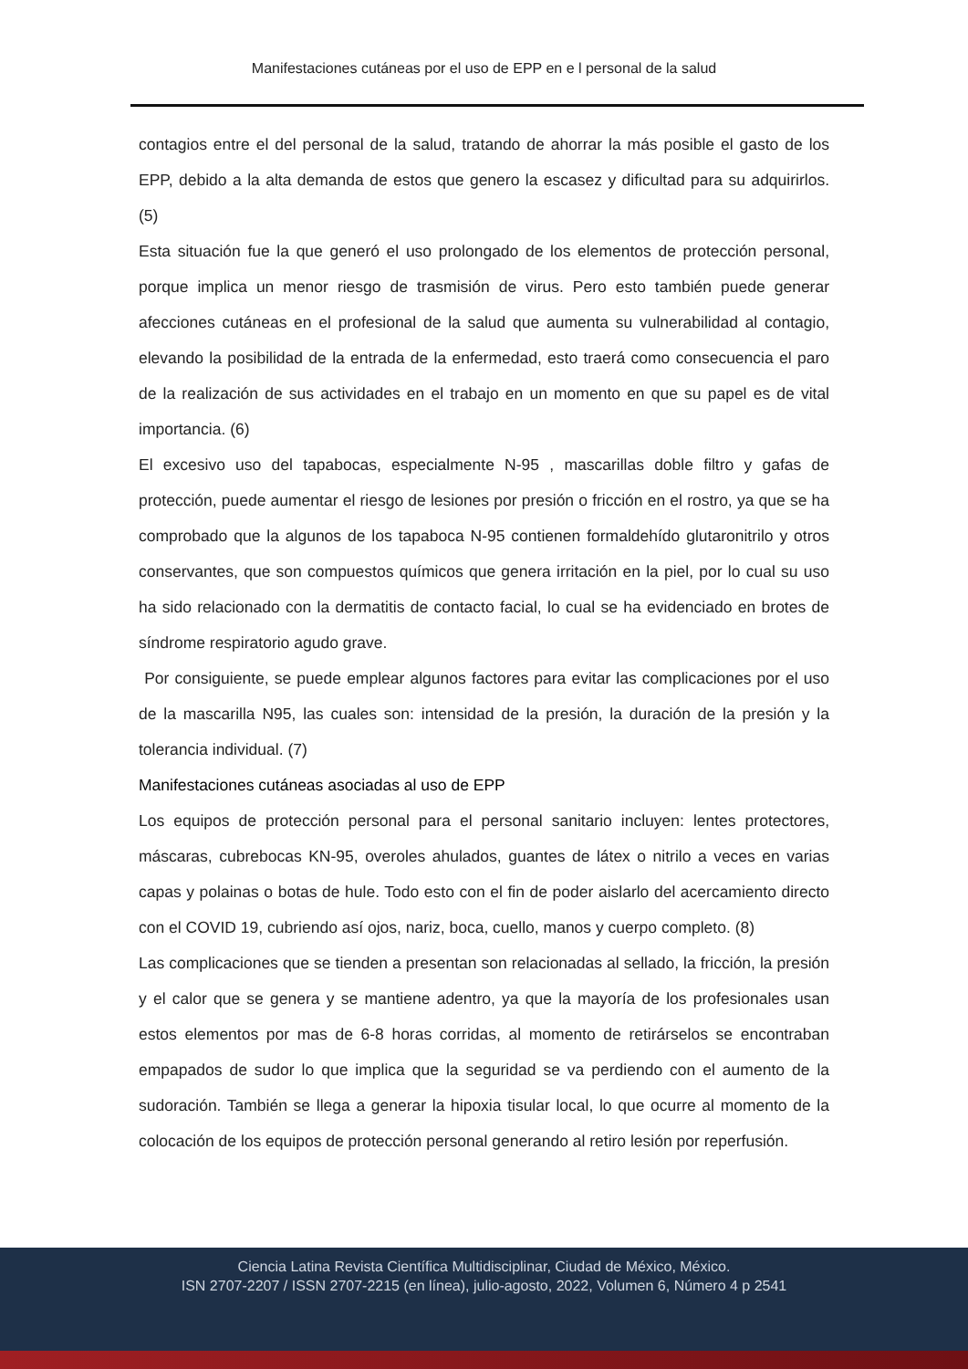Manifestaciones cutáneas por el uso de EPP en e l personal de la salud
contagios entre el del personal de la salud, tratando de ahorrar la más posible el gasto de los EPP, debido a la alta demanda de estos que genero la escasez y dificultad para su adquirirlos. (5)
Esta situación fue la que generó el uso prolongado de los elementos de protección personal, porque implica un menor riesgo de trasmisión de virus. Pero esto también puede generar afecciones cutáneas en el profesional de la salud que aumenta su vulnerabilidad al contagio, elevando la posibilidad de la entrada de la enfermedad, esto traerá como consecuencia el paro de la realización de sus actividades en el trabajo en un momento en que su papel es de vital importancia. (6)
El excesivo uso del tapabocas, especialmente N-95 , mascarillas doble filtro y gafas de protección, puede aumentar el riesgo de lesiones por presión o fricción en el rostro, ya que se ha comprobado que la algunos de los tapaboca N-95 contienen formaldehído glutaronitrilo y otros conservantes, que son compuestos químicos que genera irritación en la piel, por lo cual su uso ha sido relacionado con la dermatitis de contacto facial, lo cual se ha evidenciado en brotes de síndrome respiratorio agudo grave.
Por consiguiente, se puede emplear algunos factores para evitar las complicaciones por el uso de la mascarilla N95, las cuales son: intensidad de la presión, la duración de la presión y la tolerancia individual. (7)
Manifestaciones cutáneas asociadas al uso de EPP
Los equipos de protección personal para el personal sanitario incluyen: lentes protectores, máscaras, cubrebocas KN-95, overoles ahulados, guantes de látex o nitrilo a veces en varias capas y polainas o botas de hule. Todo esto con el fin de poder aislarlo del acercamiento directo con el COVID 19, cubriendo así ojos, nariz, boca, cuello, manos y cuerpo completo. (8)
Las complicaciones que se tienden a presentan son relacionadas al sellado, la fricción, la presión y el calor que se genera y se mantiene adentro, ya que la mayoría de los profesionales usan estos elementos por mas de 6-8 horas corridas, al momento de retirárselos se encontraban empapados de sudor lo que implica que la seguridad se va perdiendo con el aumento de la sudoración. También se llega a generar la hipoxia tisular local, lo que ocurre al momento de la colocación de los equipos de protección personal generando al retiro lesión por reperfusión.
Ciencia Latina Revista Científica Multidisciplinar, Ciudad de México, México.
ISN 2707-2207 / ISSN 2707-2215 (en línea), julio-agosto, 2022, Volumen 6, Número 4 p 2541